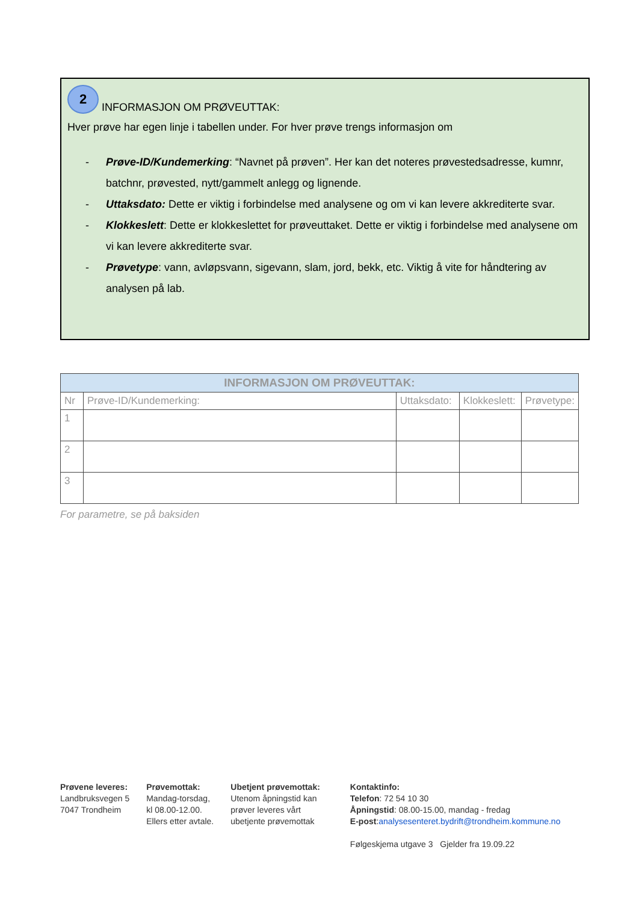2 INFORMASJON OM PRØVEUTTAK:
Hver prøve har egen linje i tabellen under. For hver prøve trengs informasjon om
- Prøve-ID/Kundemerking: “Navnet på prøven”. Her kan det noteres prøvestedsadresse, kumnr, batchnr, prøvested, nytt/gammelt anlegg og lignende.
- Uttaksdato: Dette er viktig i forbindelse med analysene og om vi kan levere akkrediterte svar.
- Klokkeslett: Dette er klokkeslettet for prøveuttaket. Dette er viktig i forbindelse med analysene om vi kan levere akkrediterte svar.
- Prøvetype: vann, avløpsvann, sigevann, slam, jord, bekk, etc. Viktig å vite for håndtering av analysen på lab.
| INFORMASJON OM PRØVEUTTAK: | | | | |
| --- | --- | --- | --- | --- |
| Nr | Prøve-ID/Kundemerking: | Uttaksdato: | Klokkeslett: | Prøvetype: |
| 1 | | | | |
| 2 | | | | |
| 3 | | | | |
For parametre, se på baksiden
Prøvene leveres:
Landbruksvegen 5
7047 Trondheim
Prøvemottak:
Mandag-torsdag,
kl 08.00-12.00.
Ellers etter avtale.
Ubetjent prøvemottak:
Utenom åpningstid kan
prøver leveres vårt
ubetjente prøvemottak
Kontaktinfo:
Telefon: 72 54 10 30
Åpningstid: 08.00-15.00, mandag - fredag
E-post:analysesenteret.bydrift@trondheim.kommune.no
Følgeskjema utgave 3 Gjelder fra 19.09.22